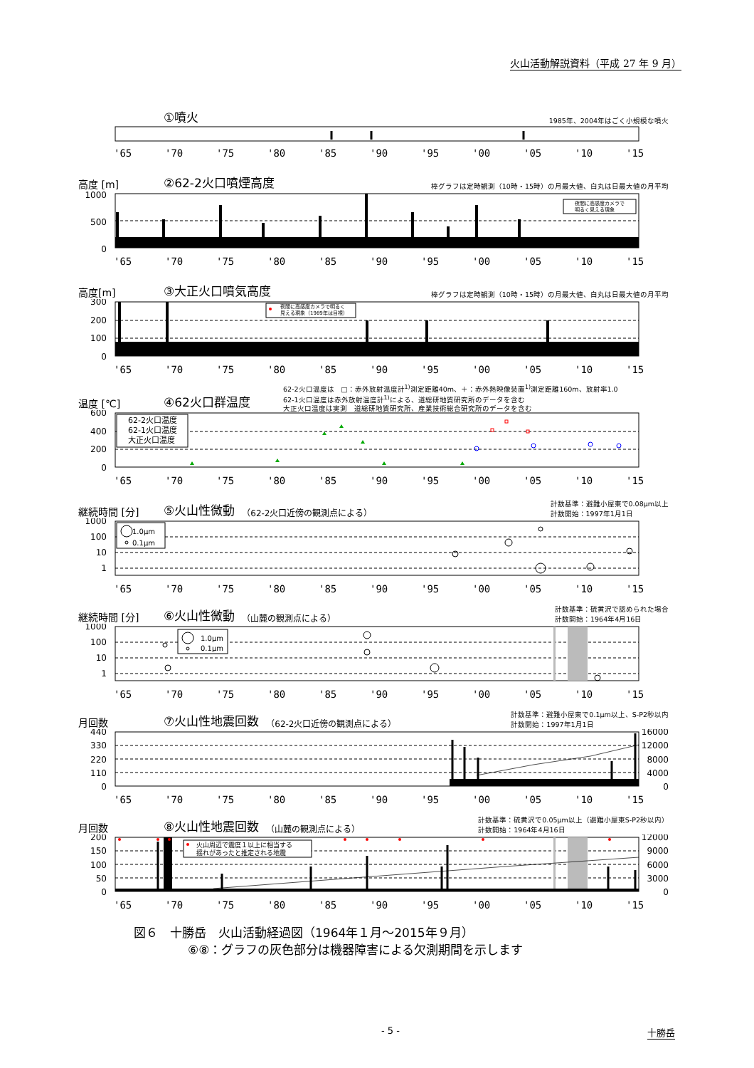火山活動解説資料（平成 27 年 9 月）
①噴火 1985年、2004年はごく小規模な噴火
'65
'70
'75
'80
'85
'90
'95
'00
'05
'10
'15
高度 [m] ②62-2火口噴煙高度 棒グラフは定時観測（10時・15時）の月最大値、白丸は日最大値の月平均
1000
500
0
夜間に高感度カメラで
明るく見える現象
'65
'70
'75
'80
'85
'90
'95
'00
'05
'10
'15
高度[m] ③大正火口噴気高度 棒グラフは定時観測（10時・15時）の月最大値、白丸は日最大値の月平均
300
200
100
0
夜間に高感度カメラで明るく
見える現象（1989年は目視）
'65
'70
'75
'80
'85
'90
'95
'00
'05
'10
'15
62-2火口温度は　□：赤外放射温度計<sup>1)</sup>測定距離40m、＋：赤外熱映像装置<sup>1)</sup>測定距離160m、放射率1.0
62-1火口温度は赤外放射温度計<sup>1)</sup>による、道総研地質研究所のデータを含む
大正火口温度は実測　道総研地質研究所、産業技術総合研究所のデータを含む
温度 [℃] ④62火口群温度
600
400
200
0
62-2火口温度
62-1火口温度
大正火口温度
'65
'70
'75
'80
'85
'90
'95
'00
'05
'10
'15
継続時間 [分] ⑤火山性微動 （62-2火口近傍の観測点による） 計数基準：避難小屋東で0.08μm以上
計数開始：1997年1月1日
1000
100
10
1
1.0μm
0.1μm
'65
'70
'75
'80
'85
'90
'95
'00
'05
'10
'15
継続時間 [分] ⑥火山性微動 （山麓の観測点による） 計数基準：硫黄沢で認められた場合
計数開始：1964年4月16日
1000
100
10
1
1.0μm
0.1μm
'65
'70
'75
'80
'85
'90
'95
'00
'05
'10
'15
月回数 ⑦火山性地震回数 （62-2火口近傍の観測点による） 計数基準：避難小屋東で0.1μm以上、S-P2秒以内
計数開始：1997年1月1日
440
330
220
110
0
16000
12000
8000
4000
0
'65
'70
'75
'80
'85
'90
'95
'00
'05
'10
'15
月回数 ⑧火山性地震回数 （山麓の観測点による） 計数基準：硫黄沢で0.05μm以上（避難小屋東S-P2秒以内）
計数開始：1964年4月16日
200
150
100
50
0
12000
9000
6000
3000
0
火山周辺で震度１以上に相当する
揺れがあったと推定される地震
'65
'70
'75
'80
'85
'90
'95
'00
'05
'10
'15
図６　十勝岳　火山活動経過図（1964年１月～2015年９月）
⑥⑧：グラフの灰色部分は機器障害による欠測期間を示します
- 5 - 十勝岳